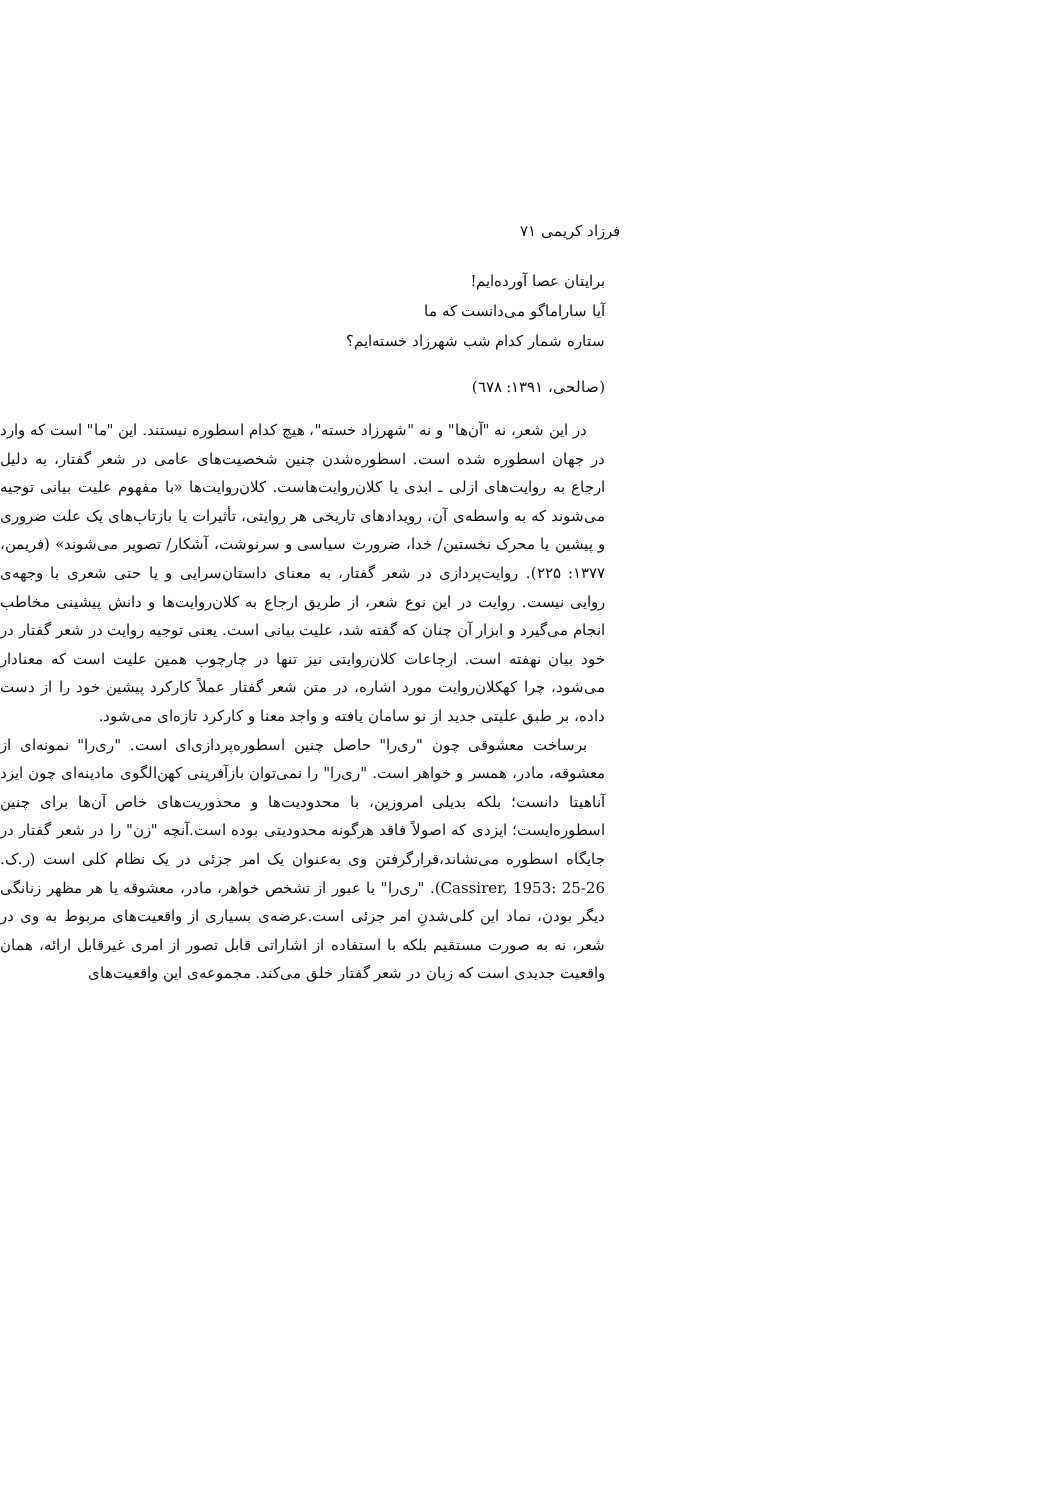فرزاد کریمی ۷۱
برایتان عصا آورده‌ایم!
آیا ساراماگو می‌دانست که ما
ستاره شمار کدام شب شهرزاد خسته‌ایم؟
(صالحی، ۱۳۹۱: ٦٧٨)
در این شعر، نه "آن‌ها" و نه "شهرزاد خسته"، هیچ کدام اسطوره نیستند. این "ما" است که وارد در جهان اسطوره شده است. اسطوره‌شدن چنین شخصیت‌های عامی در شعر گفتار، به دلیل ارجاع به روایت‌های ازلی ـ ابدی یا کلان‌روایت‌هاست. کلان‌روایت‌ها «با مفهوم علیت بیانی توجیه می‌شوند که به واسطه‌ی آن، رویدادهای تاریخی هر روایتی، تأثیرات یا بازتاب‌های یک علت ضروری و پیشین یا محرک نخستین/ خدا، ضرورت سیاسی و سرنوشت، آشکار/ تصویر می‌شوند» (فریمن، ۱۳۷۷: ۲۲۵). روایت‌پردازی در شعر گفتار، به معنای داستان‌سرایی و یا حتی شعری با وجهه‌ی روایی نیست. روایت در این نوع شعر، از طریق ارجاع به کلان‌روایت‌ها و دانش پیشینی مخاطب انجام می‌گیرد و ابزار آن چنان که گفته شد، علیت بیانی است. یعنی توجیه روایت در شعر گفتار در خود بیان نهفته است. ارجاعات کلان‌روایتی نیز تنها در چارچوب همین علیت است که معنادار می‌شود، چرا کهکلان‌روایت مورد اشاره، در متن شعر گفتار عملاً کارکرد پیشین خود را از دست داده، بر طبق علیتی جدید از نو سامان یافته و واجد معنا و کارکرد تازه‌ای می‌شود.
برساخت معشوقی چون "ری‌را" حاصل چنین اسطوره‌پردازی‌ای است. "ری‌را" نمونه‌ای از معشوقه، مادر، همسر و خواهر است. "ری‌را" را نمی‌توان بازآفرینی کهن‌الگوی مادینه‌ای چون ایزد آناهیتا دانست؛ بلکه بدیلی امروزین، با محدودیت‌ها و محذوریت‌های خاص آن‌ها برای چنین اسطوره‌ایست؛ ایزدی که اصولاً فاقد هرگونه محدودیتی بوده است.آنچه "زن" را در شعر گفتار در جایگاه اسطوره می‌نشاند،قرارگرفتن وی به‌عنوان یک امر جزئی در یک نظام کلی است (ر.ک. Cassirer, 1953: 25-26). "ری‌را" با عبور از تشخص خواهر، مادر، معشوقه یا هر مظهر زنانگی دیگر بودن، نماد این کلی‌شدنِ امر جزئی است.عرضه‌ی بسیاری از واقعیت‌های مربوط به وی در شعر، نه به صورت مستقیم بلکه با استفاده از اشاراتی قابل تصور از امری غیرقابل ارائه، همان واقعیت جدیدی است که زبان در شعر گفتار خلق می‌کند. مجموعه‌ی این واقعیت‌های